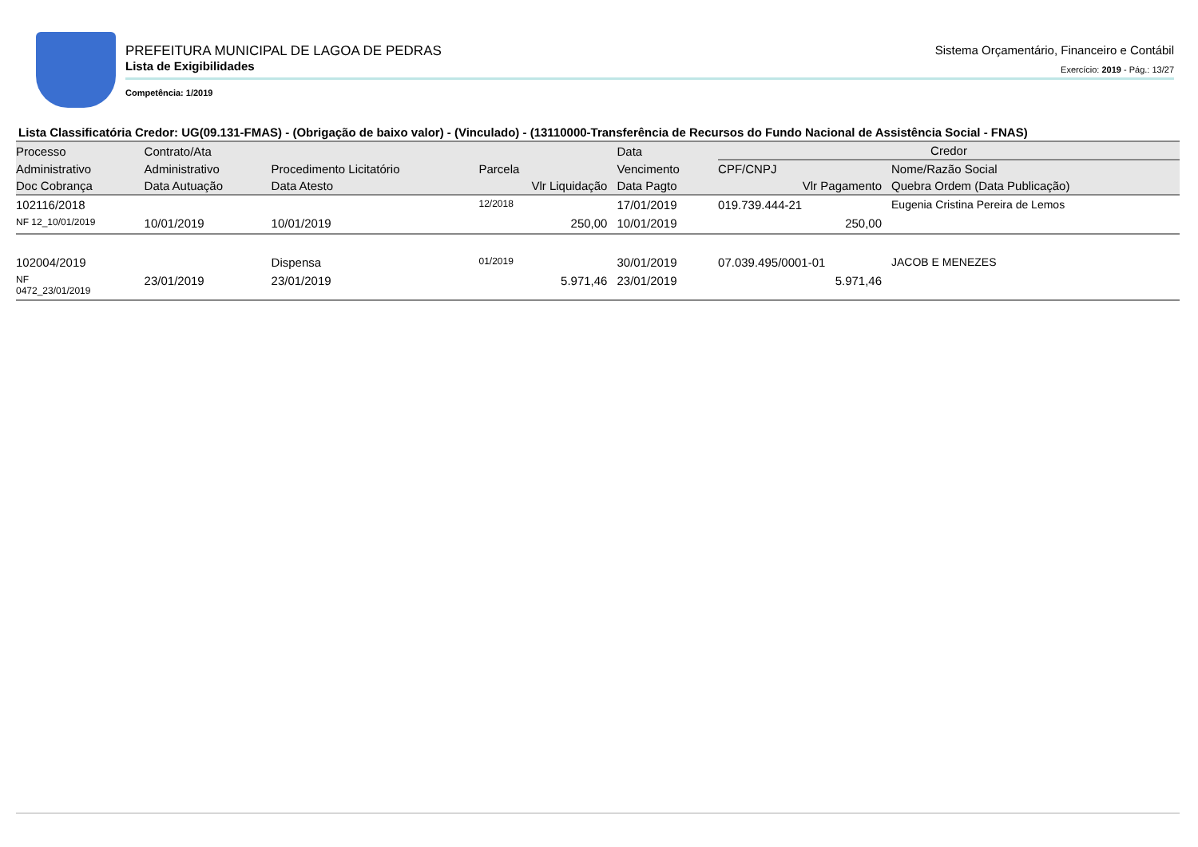PREFEITURA MUNICIPAL DE LAGOA DE PEDRAS
Lista de Exigibilidades
Sistema Orçamentário, Financeiro e Contábil
Exercício: 2019 - Pág.: 13/27
Competência: 1/2019
Lista Classificatória Credor: UG(09.131-FMAS) - (Obrigação de baixo valor) - (Vinculado) - (13110000-Transferência de Recursos do Fundo Nacional de Assistência Social - FNAS)
| Processo | Contrato/Ata | | | Data | Credor | | |
| --- | --- | --- | --- | --- | --- | --- | --- |
| Administrativo | Administrativo | Procedimento Licitatório | Parcela | Vencimento | CPF/CNPJ | Nome/Razão Social | |
| Doc Cobrança | Data Autuação | Data Atesto | Vlr Liquidação | Data Pagto | Vlr Pagamento | | Quebra Ordem (Data Publicação) |
| 102116/2018 | | | 12/2018 | 17/01/2019 | 019.739.444-21 | Eugenia Cristina Pereira de Lemos | |
| NF 12_10/01/2019 | 10/01/2019 | 10/01/2019 | 250,00 | 10/01/2019 | 250,00 | | |
| 102004/2019 | | Dispensa | 01/2019 | 30/01/2019 | 07.039.495/0001-01 | JACOB E MENEZES | |
| NF 0472_23/01/2019 | 23/01/2019 | 23/01/2019 | 5.971,46 | 23/01/2019 | 5.971,46 | | |